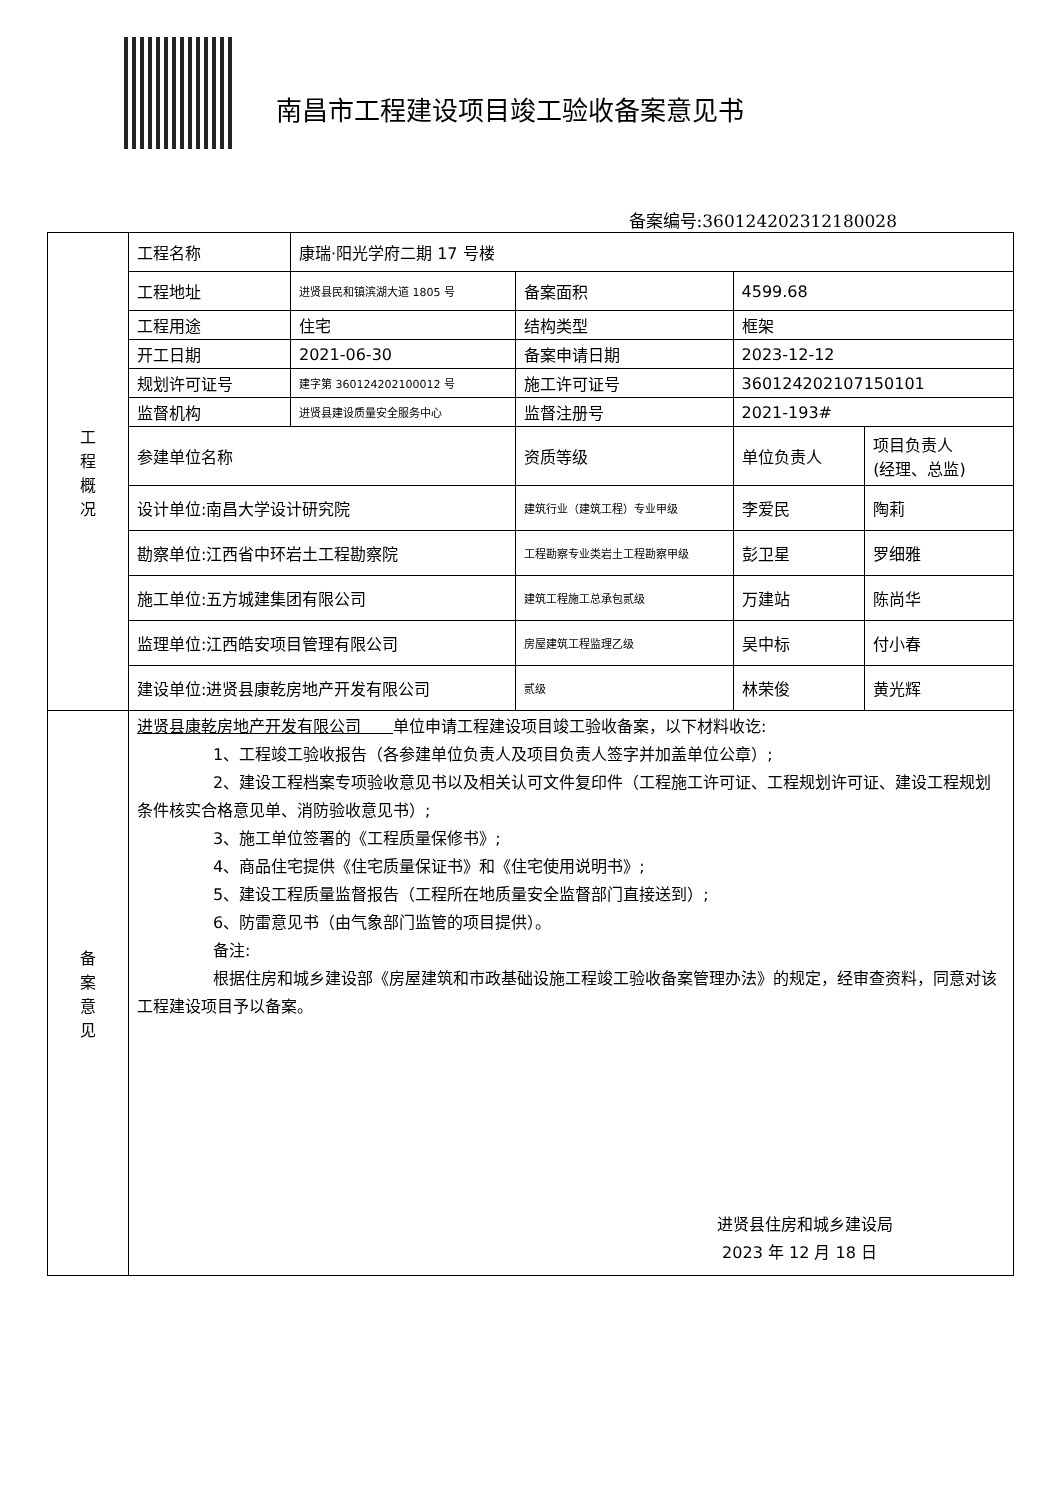南昌市工程建设项目竣工验收备案意见书
备案编号:360124202312180028
| 工 程 概 况 | 工程名称 | 康瑞·阳光学府二期 17 号楼 | | | |
| | 工程地址 | 进贤县民和镇滨湖大道 1805 号 | 备案面积 | 4599.68 | |
| | 工程用途 | 住宅 | 结构类型 | 框架 | |
| | 开工日期 | 2021-06-30 | 备案申请日期 | 2023-12-12 | |
| | 规划许可证号 | 建字第 360124202100012 号 | 施工许可证号 | 360124202107150101 | |
| | 监督机构 | 进贤县建设质量安全服务中心 | 监督注册号 | 2021-193# | |
| | 参建单位名称 | | 资质等级 | 单位负责人 | 项目负责人 (经理、总监) |
| | 设计单位:南昌大学设计研究院 | | 建筑行业（建筑工程）专业甲级 | 李爱民 | 陶莉 |
| | 勘察单位:江西省中环岩土工程勘察院 | | 工程勘察专业类岩土工程勘察甲级 | 彭卫星 | 罗细雅 |
| | 施工单位:五方城建集团有限公司 | | 建筑工程施工总承包贰级 | 万建站 | 陈尚华 |
| | 监理单位:江西皓安项目管理有限公司 | | 房屋建筑工程监理乙级 | 吴中标 | 付小春 |
| | 建设单位:进贤县康乾房地产开发有限公司 | | 贰级 | 林荣俊 | 黄光辉 |
| 备 案 意 见 | 进贤县康乾房地产开发有限公司 单位申请工程建设项目竣工验收备案，以下材料收讫: 1、工程竣工验收报告（各参建单位负责人及项目负责人签字并加盖单位公章）; 2、建设工程档案专项验收意见书以及相关认可文件复印件（工程施工许可证、工程规划许可证、建设工程规划条件核实合格意见单、消防验收意见书）; 3、施工单位签署的《工程质量保修书》; 4、商品住宅提供《住宅质量保证书》和《住宅使用说明书》; 5、建设工程质量监督报告（工程所在地质量安全监督部门直接送到）; 6、防雷意见书（由气象部门监管的项目提供）。 备注: 根据住房和城乡建设部《房屋建筑和市政基础设施工程竣工验收备案管理办法》的规定，经审查资料，同意对该工程建设项目予以备案。 进贤县住房和城乡建设局 2023 年 12 月 18 日 | | | | |